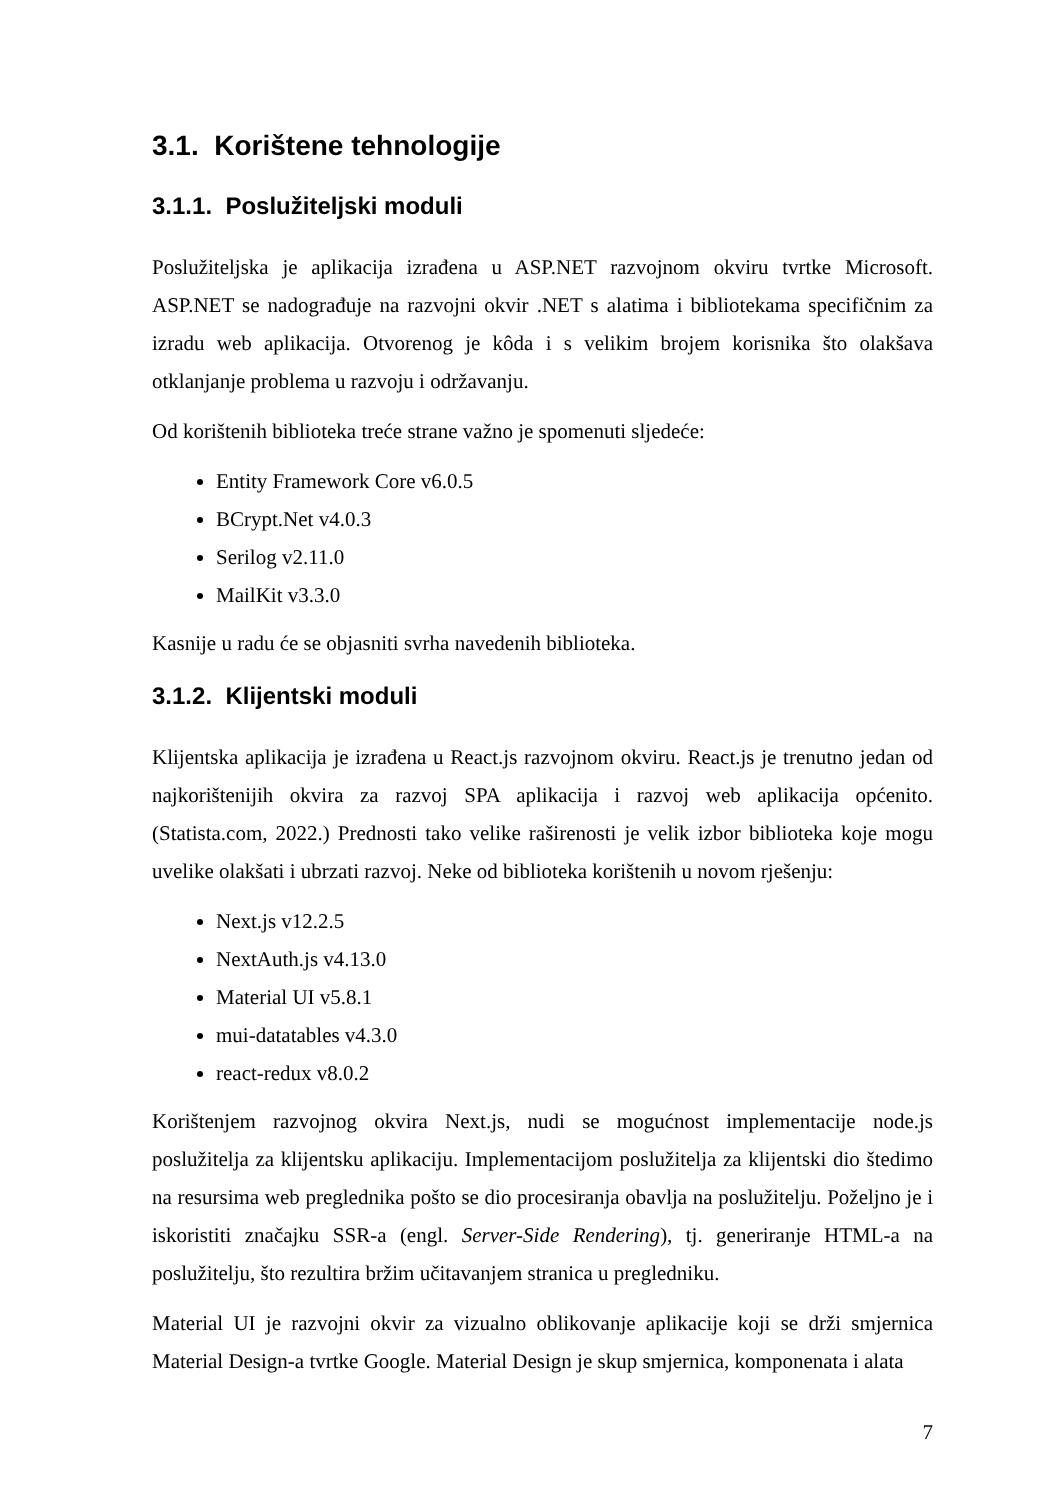3.1. Korištene tehnologije
3.1.1. Poslužiteljski moduli
Poslužiteljska je aplikacija izrađena u ASP.NET razvojnom okviru tvrtke Microsoft. ASP.NET se nadograđuje na razvojni okvir .NET s alatima i bibliotekama specifičnim za izradu web aplikacija. Otvorenog je kôda i s velikim brojem korisnika što olakšava otklanjanje problema u razvoju i održavanju.
Od korištenih biblioteka treće strane važno je spomenuti sljedeće:
Entity Framework Core v6.0.5
BCrypt.Net v4.0.3
Serilog v2.11.0
MailKit v3.3.0
Kasnije u radu će se objasniti svrha navedenih biblioteka.
3.1.2. Klijentski moduli
Klijentska aplikacija je izrađena u React.js razvojnom okviru. React.js je trenutno jedan od najkorištenijih okvira za razvoj SPA aplikacija i razvoj web aplikacija općenito. (Statista.com, 2022.) Prednosti tako velike raširenosti je velik izbor biblioteka koje mogu uvelike olakšati i ubrzati razvoj. Neke od biblioteka korištenih u novom rješenju:
Next.js v12.2.5
NextAuth.js v4.13.0
Material UI v5.8.1
mui-datatables v4.3.0
react-redux v8.0.2
Korištenjem razvojnog okvira Next.js, nudi se mogućnost implementacije node.js poslužitelja za klijentsku aplikaciju. Implementacijom poslužitelja za klijentski dio štedimo na resursima web preglednika pošto se dio procesiranja obavlja na poslužitelju. Poželjno je i iskoristiti značajku SSR-a (engl. Server-Side Rendering), tj. generiranje HTML-a na poslužitelju, što rezultira bržim učitavanjem stranica u pregledniku.
Material UI je razvojni okvir za vizualno oblikovanje aplikacije koji se drži smjernica Material Design-a tvrtke Google. Material Design je skup smjernica, komponenata i alata
7